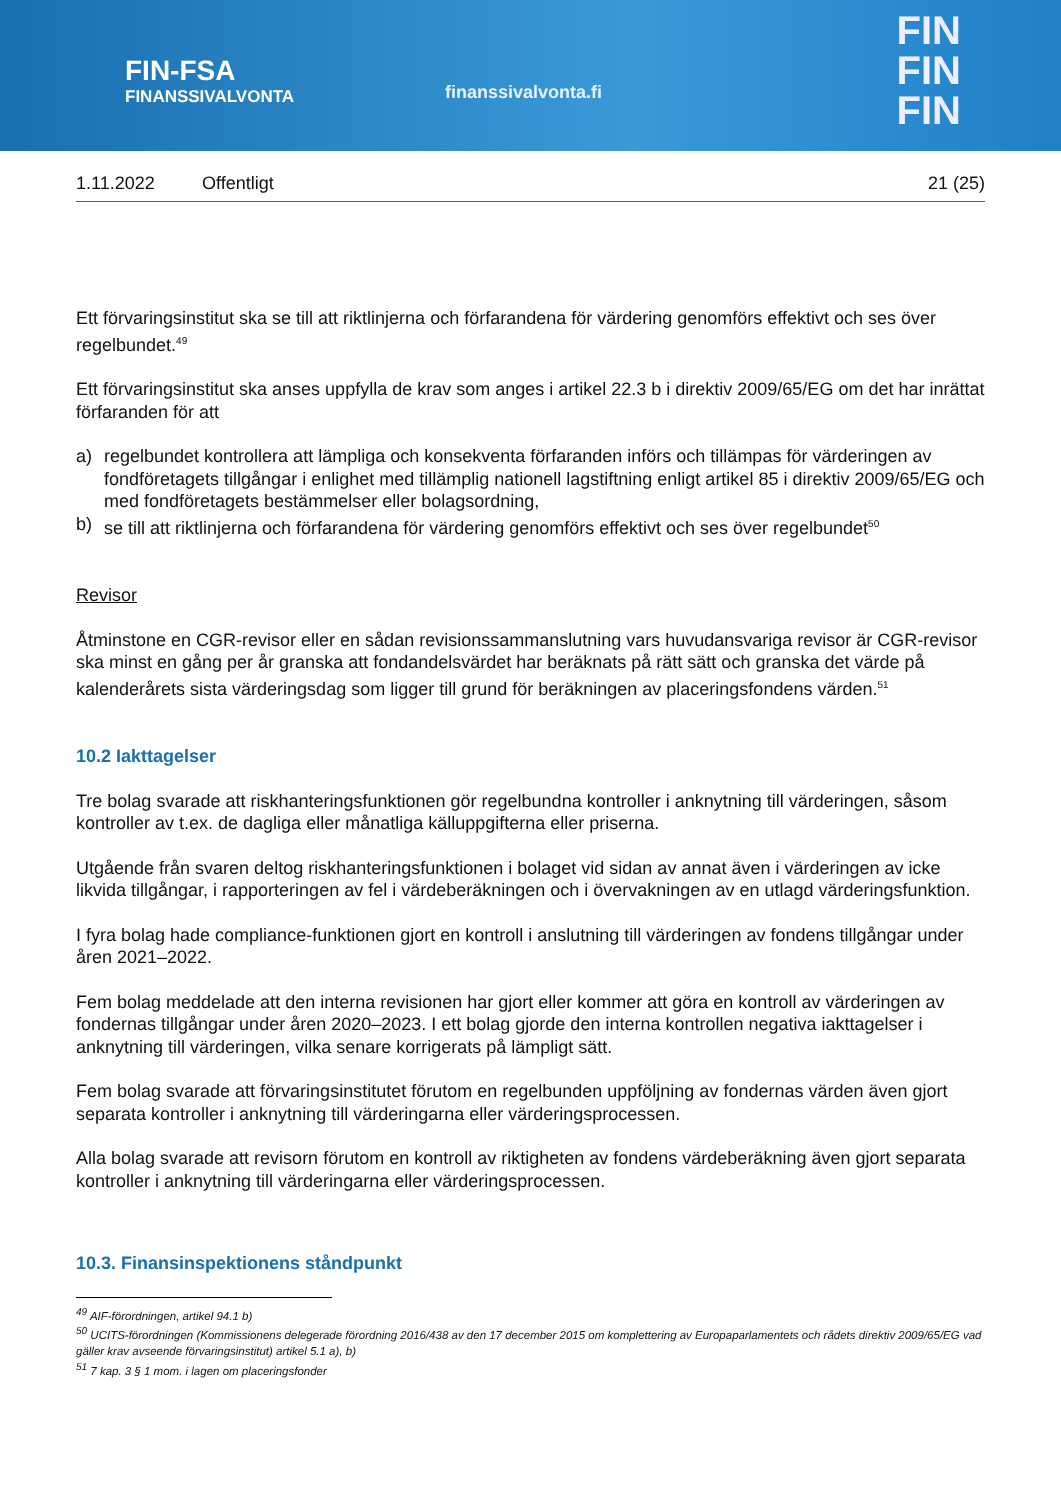FIN-FSA
FINANSSIVALVONTA
finanssivalvonta.fi
FIN
FIN
FIN
1.11.2022 Offentligt 21 (25)
Ett förvaringsinstitut ska se till att riktlinjerna och förfarandena för värdering genomförs effektivt och ses över regelbundet.<sup>49</sup>
Ett förvaringsinstitut ska anses uppfylla de krav som anges i artikel 22.3 b i direktiv 2009/65/EG om det har inrättat förfaranden för att
a) regelbundet kontrollera att lämpliga och konsekventa förfaranden införs och tillämpas för värderingen av fondföretagets tillgångar i enlighet med tillämplig nationell lagstiftning enligt artikel 85 i direktiv 2009/65/EG och med fondföretagets bestämmelser eller bolagsordning,
b) se till att riktlinjerna och förfarandena för värdering genomförs effektivt och ses över regelbundet<sup>50</sup>
Revisor
Åtminstone en CGR-revisor eller en sådan revisionssammanslutning vars huvudansvariga revisor är CGR-revisor ska minst en gång per år granska att fondandelsvärdet har beräknats på rätt sätt och granska det värde på kalenderårets sista värderingsdag som ligger till grund för beräkningen av placeringsfondens värden.<sup>51</sup>
10.2 Iakttagelser
Tre bolag svarade att riskhanteringsfunktionen gör regelbundna kontroller i anknytning till värderingen, såsom kontroller av t.ex. de dagliga eller månatliga källuppgifterna eller priserna.
Utgående från svaren deltog riskhanteringsfunktionen i bolaget vid sidan av annat även i värderingen av icke likvida tillgångar, i rapporteringen av fel i värdeberäkningen och i övervakningen av en utlagd värderingsfunktion.
I fyra bolag hade compliance-funktionen gjort en kontroll i anslutning till värderingen av fondens tillgångar under åren 2021–2022.
Fem bolag meddelade att den interna revisionen har gjort eller kommer att göra en kontroll av värderingen av fondernas tillgångar under åren 2020–2023. I ett bolag gjorde den interna kontrollen negativa iakttagelser i anknytning till värderingen, vilka senare korrigerats på lämpligt sätt.
Fem bolag svarade att förvaringsinstitutet förutom en regelbunden uppföljning av fondernas värden även gjort separata kontroller i anknytning till värderingarna eller värderingsprocessen.
Alla bolag svarade att revisorn förutom en kontroll av riktigheten av fondens värdeberäkning även gjort separata kontroller i anknytning till värderingarna eller värderingsprocessen.
10.3. Finansinspektionens ståndpunkt
<sup>49</sup> AIF-förordningen, artikel 94.1 b)
<sup>50</sup> UCITS-förordningen (Kommissionens delegerade förordning 2016/438 av den 17 december 2015 om komplettering av Europaparlamentets och rådets direktiv 2009/65/EG vad gäller krav avseende förvaringsinstitut) artikel 5.1 a), b)
<sup>51</sup> 7 kap. 3 § 1 mom. i lagen om placeringsfonder